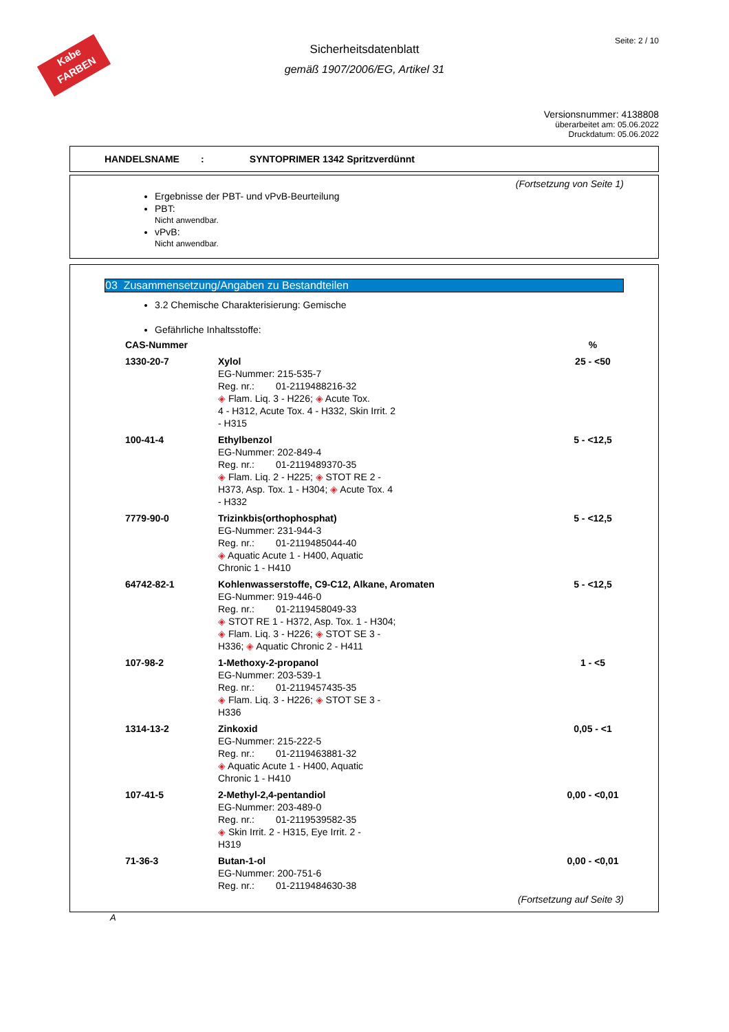Kabe
FARBEN
Seite: 2 / 10
Sicherheitsdatenblatt
gemäß 1907/2006/EG, Artikel 31
Versionsnummer: 4138808
überarbeitet am: 05.06.2022
Druckdatum: 05.06.2022
HANDELSNAME : SYNTOPRIMER 1342 Spritzverdünnt
(Fortsetzung von Seite 1)
Ergebnisse der PBT- und vPvB-Beurteilung
PBT:
Nicht anwendbar.
vPvB:
Nicht anwendbar.
03 Zusammensetzung/Angaben zu Bestandteilen
3.2 Chemische Charakterisierung: Gemische
Gefährliche Inhaltsstoffe:
| CAS-Nummer | | % |
| --- | --- | --- |
| 1330-20-7 | Xylol EG-Nummer: 215-535-7 Reg. nr.: 01-2119488216-32 ◈ Flam. Liq. 3 - H226; ◈ Acute Tox. 4 - H312, Acute Tox. 4 - H332, Skin Irrit. 2 - H315 | 25 - <50 |
| 100-41-4 | Ethylbenzol EG-Nummer: 202-849-4 Reg. nr.: 01-2119489370-35 ◈ Flam. Liq. 2 - H225; ◈ STOT RE 2 - H373, Asp. Tox. 1 - H304; ◈ Acute Tox. 4 - H332 | 5 - <12,5 |
| 7779-90-0 | Trizinkbis(orthophosphat) EG-Nummer: 231-944-3 Reg. nr.: 01-2119485044-40 ◈ Aquatic Acute 1 - H400, Aquatic Chronic 1 - H410 | 5 - <12,5 |
| 64742-82-1 | Kohlenwasserstoffe, C9-C12, Alkane, Aromaten EG-Nummer: 919-446-0 Reg. nr.: 01-2119458049-33 ◈ STOT RE 1 - H372, Asp. Tox. 1 - H304; ◈ Flam. Liq. 3 - H226; ◈ STOT SE 3 - H336; ◈ Aquatic Chronic 2 - H411 | 5 - <12,5 |
| 107-98-2 | 1-Methoxy-2-propanol EG-Nummer: 203-539-1 Reg. nr.: 01-2119457435-35 ◈ Flam. Liq. 3 - H226; ◈ STOT SE 3 - H336 | 1 - <5 |
| 1314-13-2 | Zinkoxid EG-Nummer: 215-222-5 Reg. nr.: 01-2119463881-32 ◈ Aquatic Acute 1 - H400, Aquatic Chronic 1 - H410 | 0,05 - <1 |
| 107-41-5 | 2-Methyl-2,4-pentandiol EG-Nummer: 203-489-0 Reg. nr.: 01-2119539582-35 ◈ Skin Irrit. 2 - H315, Eye Irrit. 2 - H319 | 0,00 - <0,01 |
| 71-36-3 | Butan-1-ol EG-Nummer: 200-751-6 Reg. nr.: 01-2119484630-38 | 0,00 - <0,01 |
(Fortsetzung auf Seite 3)
A